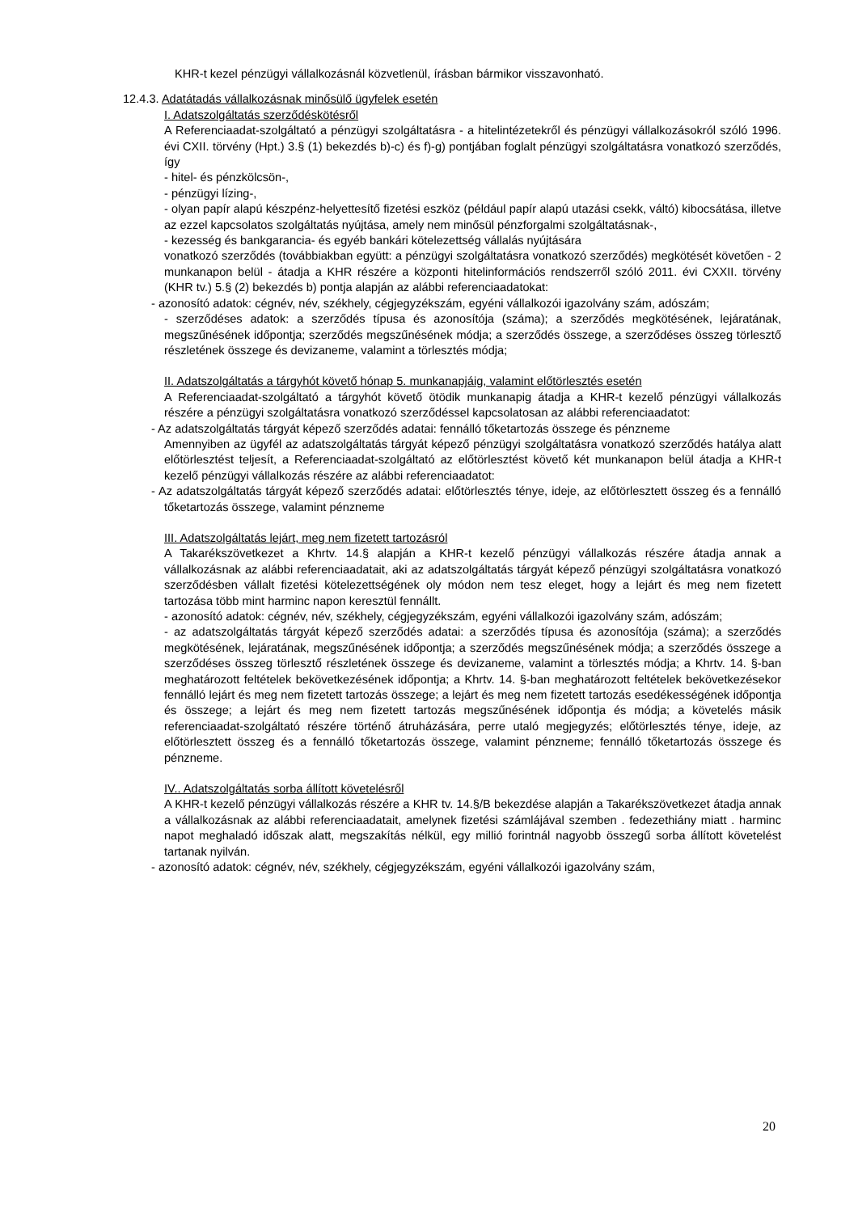KHR-t kezel pénzügyi vállalkozásnál közvetlenül, írásban bármikor visszavonható.
12.4.3. Adatátadás vállalkozásnak minősülő ügyfelek esetén
I. Adatszolgáltatás szerződéskötésről
A Referenciaadat-szolgáltató a pénzügyi szolgáltatásra - a hitelintézetekről és pénzügyi vállalkozásokról szóló 1996. évi CXII. törvény (Hpt.) 3.§ (1) bekezdés b)-c) és f)-g) pontjában foglalt pénzügyi szolgáltatásra vonatkozó szerződés, így
- hitel- és pénzkölcsön-,
- pénzügyi lízing-,
- olyan papír alapú készpénz-helyettesítő fizetési eszköz (például papír alapú utazási csekk, váltó) kibocsátása, illetve az ezzel kapcsolatos szolgáltatás nyújtása, amely nem minősül pénzforgalmi szolgáltatásnak-,
- kezesség és bankgarancia- és egyéb bankári kötelezettség vállalás nyújtására
vonatkozó szerződés (továbbiakban együtt: a pénzügyi szolgáltatásra vonatkozó szerződés) megkötését követően - 2 munkanapon belül - átadja a KHR részére a központi hitelinformációs rendszerről szóló 2011. évi CXXII. törvény (KHR tv.) 5.§ (2) bekezdés b) pontja alapján az alábbi referenciaadatokat:
- azonosító adatok: cégnév, név, székhely, cégjegyzékszám, egyéni vállalkozói igazolvány szám, adószám;
- szerződéses adatok: a szerződés típusa és azonosítója (száma); a szerződés megkötésének, lejáratának, megszűnésének időpontja; szerződés megszűnésének módja; a szerződés összege, a szerződéses összeg törlesztő részletének összege és devizaneme, valamint a törlesztés módja;
II. Adatszolgáltatás a tárgyhót követő hónap 5. munkanapjáig, valamint előtörlesztés esetén
A Referenciaadat-szolgáltató a tárgyhót követő ötödik munkanapig átadja a KHR-t kezelő pénzügyi vállalkozás részére a pénzügyi szolgáltatásra vonatkozó szerződéssel kapcsolatosan az alábbi referenciaadatot:
- Az adatszolgáltatás tárgyát képező szerződés adatai: fennálló tőketartozás összege és pénzneme
Amennyiben az ügyfél az adatszolgáltatás tárgyát képező pénzügyi szolgáltatásra vonatkozó szerződés hatálya alatt előtörlesztést teljesít, a Referenciaadat-szolgáltató az előtörlesztést követő két munkanapon belül átadja a KHR-t kezelő pénzügyi vállalkozás részére az alábbi referenciaadatot:
- Az adatszolgáltatás tárgyát képező szerződés adatai: előtörlesztés ténye, ideje, az előtörlesztett összeg és a fennálló tőketartozás összege, valamint pénzneme
III. Adatszolgáltatás lejárt, meg nem fizetett tartozásról
A Takarékszövetkezet a Khrtv. 14.§ alapján a KHR-t kezelő pénzügyi vállalkozás részére átadja annak a vállalkozásnak az alábbi referenciaadatait, aki az adatszolgáltatás tárgyát képező pénzügyi szolgáltatásra vonatkozó szerződésben vállalt fizetési kötelezettségének oly módon nem tesz eleget, hogy a lejárt és meg nem fizetett tartozása több mint harminc napon keresztül fennállt.
- azonosító adatok: cégnév, név, székhely, cégjegyzékszám, egyéni vállalkozói igazolvány szám, adószám;
- az adatszolgáltatás tárgyát képező szerződés adatai: a szerződés típusa és azonosítója (száma); a szerződés megkötésének, lejáratának, megszűnésének időpontja; a szerződés megszűnésének módja; a szerződés összege a szerződéses összeg törlesztő részletének összege és devizaneme, valamint a törlesztés módja; a Khrtv. 14. §-ban meghatározott feltételek bekövetkezésének időpontja; a Khrtv. 14. §-ban meghatározott feltételek bekövetkezésekor fennálló lejárt és meg nem fizetett tartozás összege; a lejárt és meg nem fizetett tartozás esedékességének időpontja és összege; a lejárt és meg nem fizetett tartozás megszűnésének időpontja és módja; a követelés másik referenciaadat-szolgáltató részére történő átruházására, perre utaló megjegyzés; előtörlesztés ténye, ideje, az előtörlesztett összeg és a fennálló tőketartozás összege, valamint pénzneme; fennálló tőketartozás összege és pénzneme.
IV.. Adatszolgáltatás sorba állított követelésről
A KHR-t kezelő pénzügyi vállalkozás részére a KHR tv. 14.§/B bekezdése alapján a Takarékszövetkezet átadja annak a vállalkozásnak az alábbi referenciaadatait, amelynek fizetési számlájával szemben . fedezethiány miatt . harminc napot meghaladó időszak alatt, megszakítás nélkül, egy millió forintnál nagyobb összegű sorba állított követelést tartanak nyilván.
- azonosító adatok: cégnév, név, székhely, cégjegyzékszám, egyéni vállalkozói igazolvány szám,
20